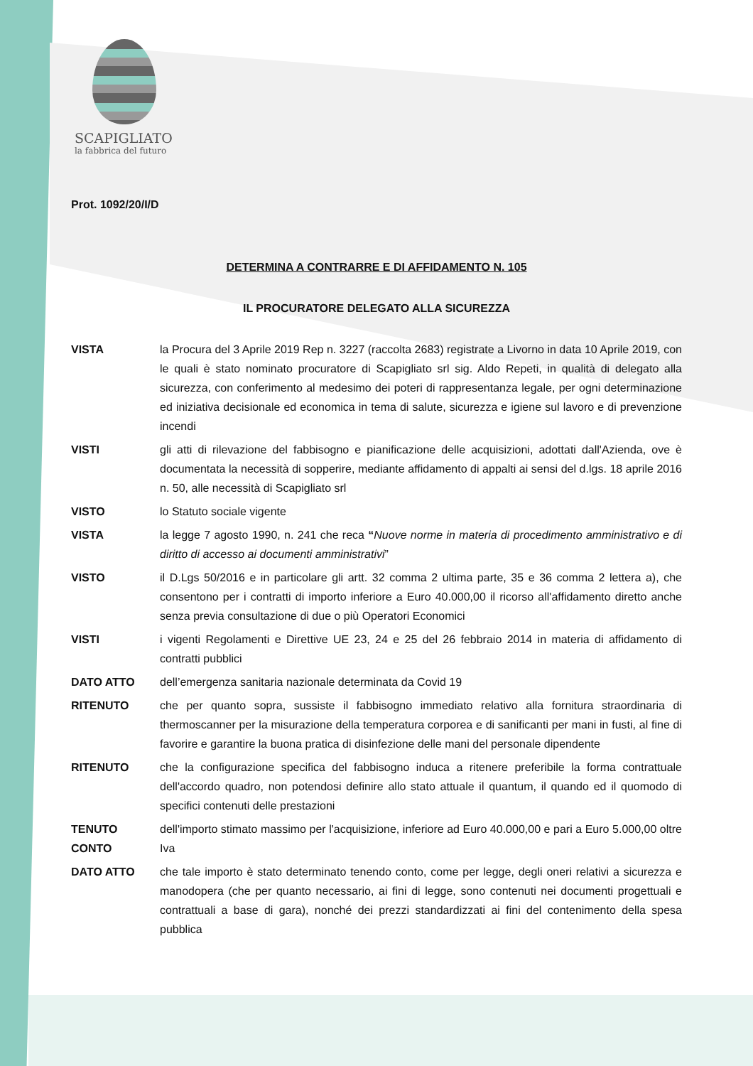SCAPIGLIATO
la fabbrica del futuro
Prot. 1092/20/I/D
DETERMINA A CONTRARRE E DI AFFIDAMENTO N. 105
IL PROCURATORE DELEGATO ALLA SICUREZZA
VISTA la Procura del 3 Aprile 2019 Rep n. 3227 (raccolta 2683) registrate a Livorno in data 10 Aprile 2019, con le quali è stato nominato procuratore di Scapigliato srl sig. Aldo Repeti, in qualità di delegato alla sicurezza, con conferimento al medesimo dei poteri di rappresentanza legale, per ogni determinazione ed iniziativa decisionale ed economica in tema di salute, sicurezza e igiene sul lavoro e di prevenzione incendi
VISTI gli atti di rilevazione del fabbisogno e pianificazione delle acquisizioni, adottati dall'Azienda, ove è documentata la necessità di sopperire, mediante affidamento di appalti ai sensi del d.lgs. 18 aprile 2016 n. 50, alle necessità di Scapigliato srl
VISTO lo Statuto sociale vigente
VISTA la legge 7 agosto 1990, n. 241 che reca “Nuove norme in materia di procedimento amministrativo e di diritto di accesso ai documenti amministrativi”
VISTO il D.Lgs 50/2016 e in particolare gli artt. 32 comma 2 ultima parte, 35 e 36 comma 2 lettera a), che consentono per i contratti di importo inferiore a Euro 40.000,00 il ricorso all'affidamento diretto anche senza previa consultazione di due o più Operatori Economici
VISTI i vigenti Regolamenti e Direttive UE 23, 24 e 25 del 26 febbraio 2014 in materia di affidamento di contratti pubblici
DATO ATTO dell’emergenza sanitaria nazionale determinata da Covid 19
RITENUTO che per quanto sopra, sussiste il fabbisogno immediato relativo alla fornitura straordinaria di thermoscanner per la misurazione della temperatura corporea e di sanificanti per mani in fusti, al fine di favorire e garantire la buona pratica di disinfezione delle mani del personale dipendente
RITENUTO che la configurazione specifica del fabbisogno induca a ritenere preferibile la forma contrattuale dell'accordo quadro, non potendosi definire allo stato attuale il quantum, il quando ed il quomodo di specifici contenuti delle prestazioni
TENUTO CONTO dell'importo stimato massimo per l'acquisizione, inferiore ad Euro 40.000,00 e pari a Euro 5.000,00 oltre Iva
DATO ATTO che tale importo è stato determinato tenendo conto, come per legge, degli oneri relativi a sicurezza e manodopera (che per quanto necessario, ai fini di legge, sono contenuti nei documenti progettuali e contrattuali a base di gara), nonché dei prezzi standardizzati ai fini del contenimento della spesa pubblica